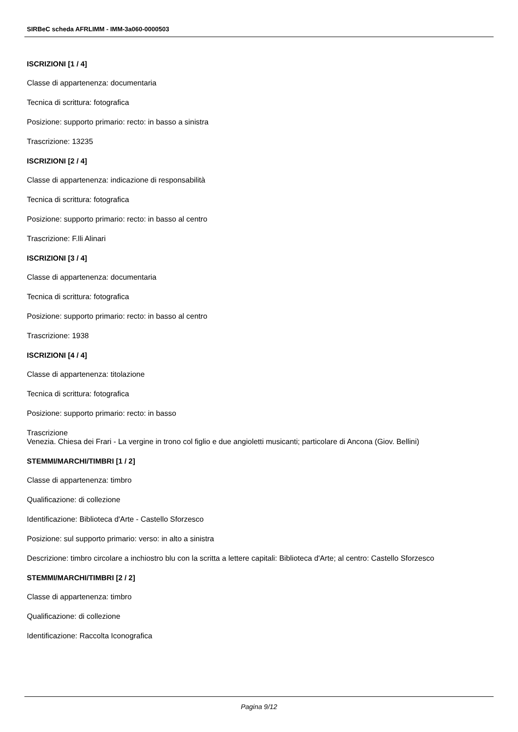SIRBeC scheda AFRLIMM - IMM-3a060-0000503
ISCRIZIONI [1 / 4]
Classe di appartenenza: documentaria
Tecnica di scrittura: fotografica
Posizione: supporto primario: recto: in basso a sinistra
Trascrizione: 13235
ISCRIZIONI [2 / 4]
Classe di appartenenza: indicazione di responsabilità
Tecnica di scrittura: fotografica
Posizione: supporto primario: recto: in basso al centro
Trascrizione: F.lli Alinari
ISCRIZIONI [3 / 4]
Classe di appartenenza: documentaria
Tecnica di scrittura: fotografica
Posizione: supporto primario: recto: in basso al centro
Trascrizione: 1938
ISCRIZIONI [4 / 4]
Classe di appartenenza: titolazione
Tecnica di scrittura: fotografica
Posizione: supporto primario: recto: in basso
Trascrizione
Venezia. Chiesa dei Frari - La vergine in trono col figlio e due angioletti musicanti; particolare di Ancona (Giov. Bellini)
STEMMI/MARCHI/TIMBRI [1 / 2]
Classe di appartenenza: timbro
Qualificazione: di collezione
Identificazione: Biblioteca d'Arte - Castello Sforzesco
Posizione: sul supporto primario: verso: in alto a sinistra
Descrizione: timbro circolare a inchiostro blu con la scritta a lettere capitali: Biblioteca d'Arte; al centro: Castello Sforzesco
STEMMI/MARCHI/TIMBRI [2 / 2]
Classe di appartenenza: timbro
Qualificazione: di collezione
Identificazione: Raccolta Iconografica
Pagina 9/12